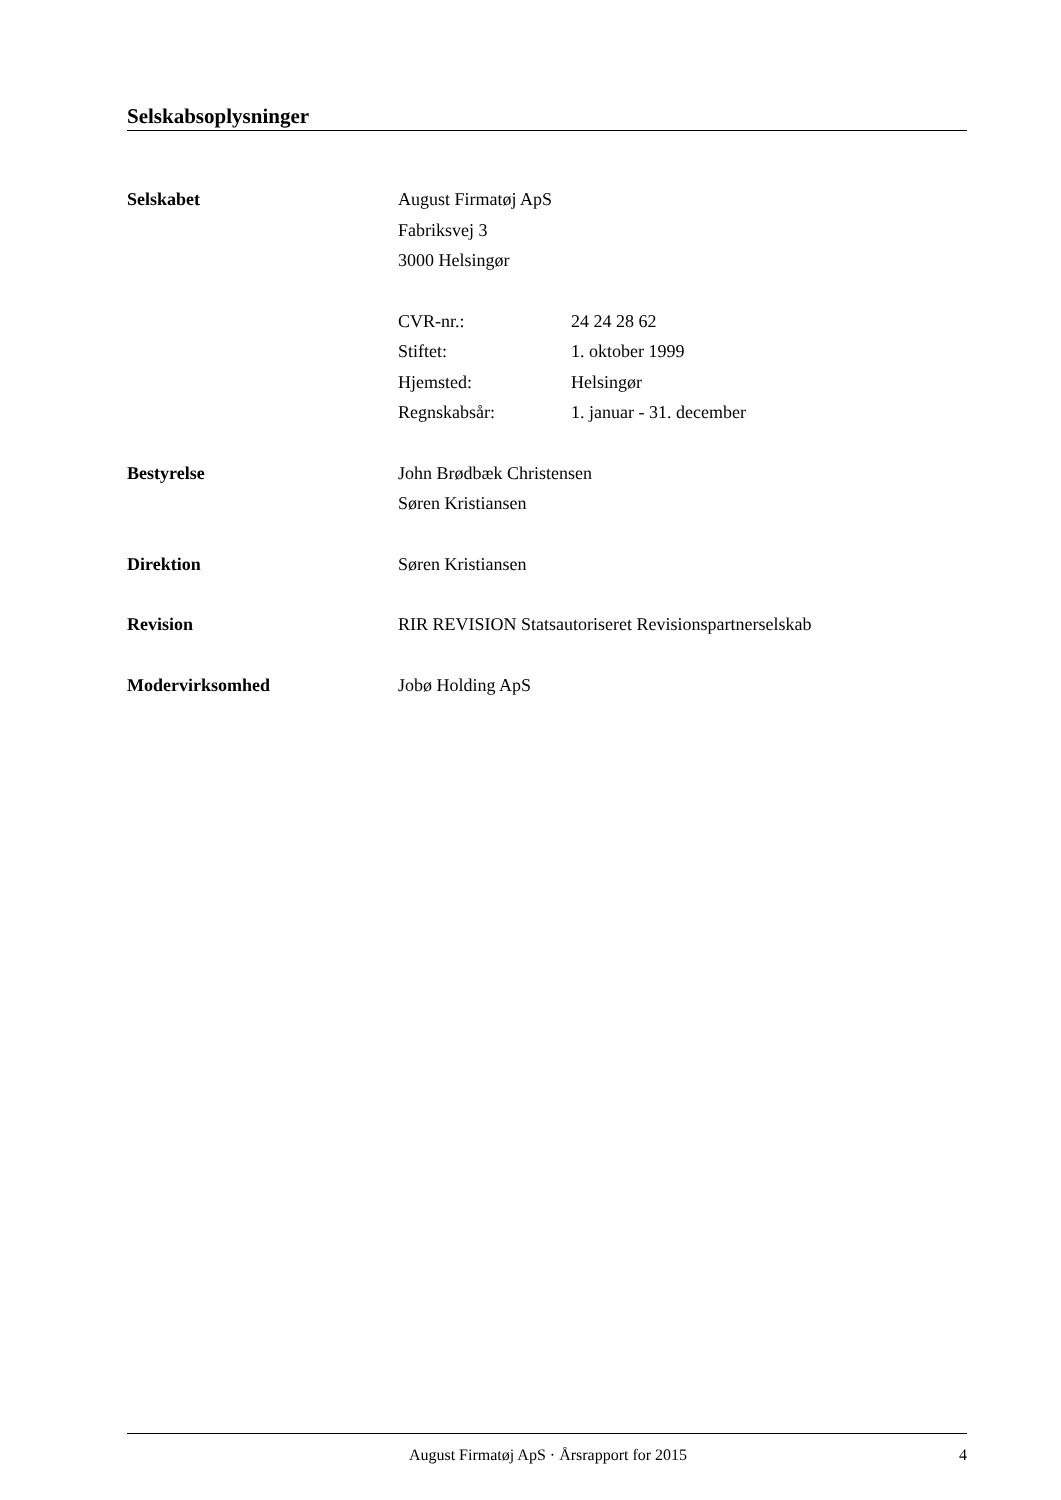Selskabsoplysninger
Selskabet August Firmatøj ApS
Fabriksvej 3
3000 Helsingør
CVR-nr.: 24 24 28 62
Stiftet: 1. oktober 1999
Hjemsted: Helsingør
Regnskabsår: 1. januar - 31. december
Bestyrelse John Brødbæk Christensen
Søren Kristiansen
Direktion Søren Kristiansen
Revision RIR REVISION Statsautoriseret Revisionspartnerselskab
Modervirksomhed Jobø Holding ApS
August Firmatøj ApS · Årsrapport for 2015 4